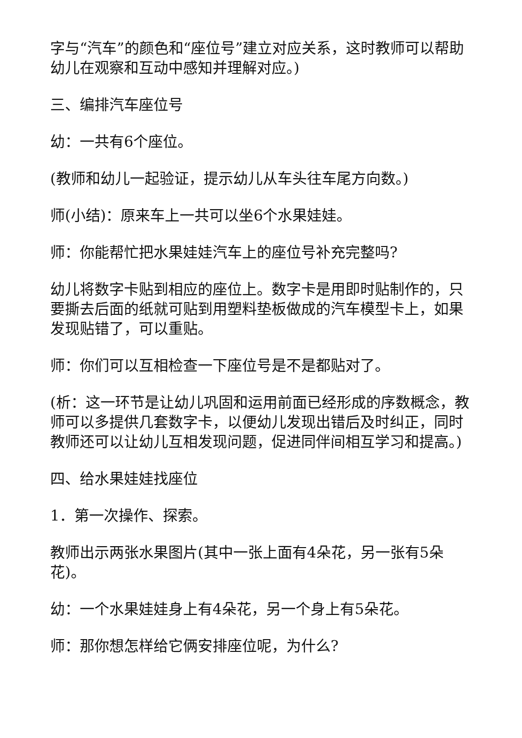字与“汽车”的颜色和“座位号”建立对应关系，这时教师可以帮助幼儿在观察和互动中感知并理解对应。)
三、编排汽车座位号
幼：一共有6个座位。
(教师和幼儿一起验证，提示幼儿从车头往车尾方向数。)
师(小结)：原来车上一共可以坐6个水果娃娃。
师：你能帮忙把水果娃娃汽车上的座位号补充完整吗?
幼儿将数字卡贴到相应的座位上。数字卡是用即时贴制作的，只要撕去后面的纸就可贴到用塑料垫板做成的汽车模型卡上，如果发现贴错了，可以重贴。
师：你们可以互相检查一下座位号是不是都贴对了。
(析：这一环节是让幼儿巩固和运用前面已经形成的序数概念，教师可以多提供几套数字卡，以便幼儿发现出错后及时纠正，同时教师还可以让幼儿互相发现问题，促进同伴间相互学习和提高。)
四、给水果娃娃找座位
1．第一次操作、探索。
教师出示两张水果图片(其中一张上面有4朵花，另一张有5朵花)。
幼：一个水果娃娃身上有4朵花，另一个身上有5朵花。
师：那你想怎样给它俩安排座位呢，为什么?